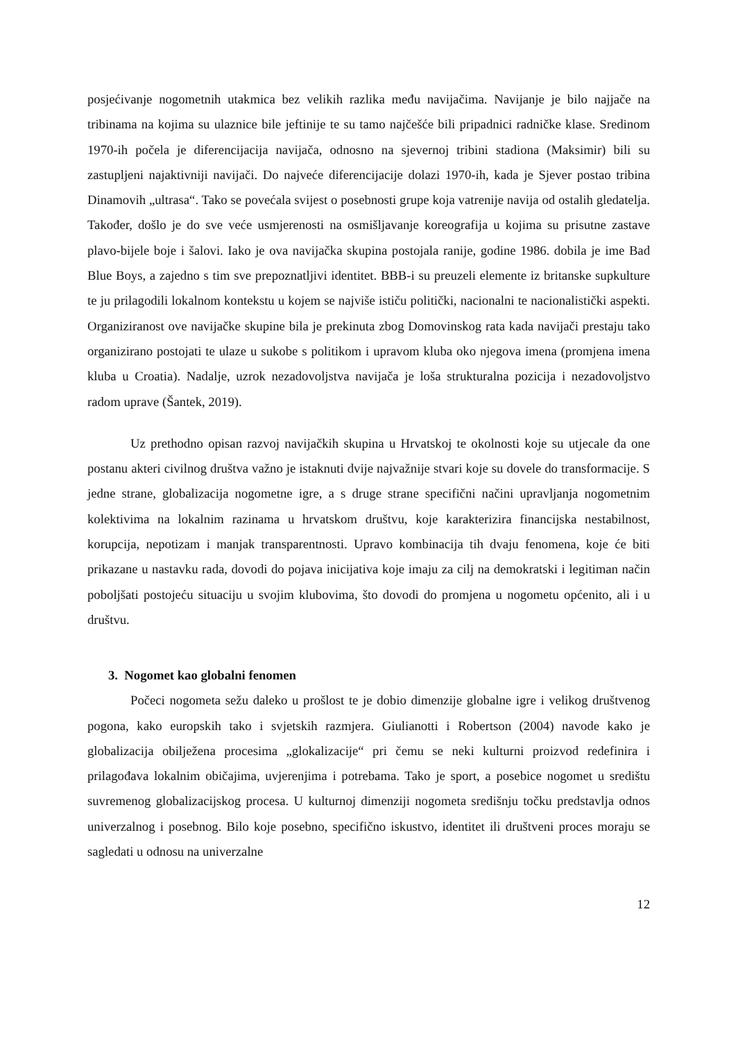posjećivanje nogometnih utakmica bez velikih razlika među navijačima. Navijanje je bilo najjače na tribinama na kojima su ulaznice bile jeftinije te su tamo najčešće bili pripadnici radničke klase. Sredinom 1970-ih počela je diferencijacija navijača, odnosno na sjevernoj tribini stadiona (Maksimir) bili su zastupljeni najaktivniji navijači. Do najveće diferencijacije dolazi 1970-ih, kada je Sjever postao tribina Dinamovih „ultrasa“. Tako se povećala svijest o posebnosti grupe koja vatrenije navija od ostalih gledatelja. Također, došlo je do sve veće usmjerenosti na osmišljavanje koreografija u kojima su prisutne zastave plavo-bijele boje i šalovi. Iako je ova navijačka skupina postojala ranije, godine 1986. dobila je ime Bad Blue Boys, a zajedno s tim sve prepoznatljivi identitet. BBB-i su preuzeli elemente iz britanske supkulture te ju prilagodili lokalnom kontekstu u kojem se najviše ističu politički, nacionalni te nacionalistički aspekti. Organiziranost ove navijačke skupine bila je prekinuta zbog Domovinskog rata kada navijači prestaju tako organizirano postojati te ulaze u sukobe s politikom i upravom kluba oko njegova imena (promjena imena kluba u Croatia). Nadalje, uzrok nezadovoljstva navijača je loša strukturalna pozicija i nezadovoljstvo radom uprave (Šantek, 2019).
Uz prethodno opisan razvoj navijačkih skupina u Hrvatskoj te okolnosti koje su utjecale da one postanu akteri civilnog društva važno je istaknuti dvije najvažnije stvari koje su dovele do transformacije. S jedne strane, globalizacija nogometne igre, a s druge strane specifični načini upravljanja nogometnim kolektivima na lokalnim razinama u hrvatskom društvu, koje karakterizira financijska nestabilnost, korupcija, nepotizam i manjak transparentnosti. Upravo kombinacija tih dvaju fenomena, koje će biti prikazane u nastavku rada, dovodi do pojava inicijativa koje imaju za cilj na demokratski i legitiman način poboljšati postojeću situaciju u svojim klubovima, što dovodi do promjena u nogometu općenito, ali i u društvu.
3. Nogomet kao globalni fenomen
Počeci nogometa sežu daleko u prošlost te je dobio dimenzije globalne igre i velikog društvenog pogona, kako europskih tako i svjetskih razmjera. Giulianotti i Robertson (2004) navode kako je globalizacija obilježena procesima „glokalizacije“ pri čemu se neki kulturni proizvod redefinira i prilagođava lokalnim običajima, uvjerenjima i potrebama. Tako je sport, a posebice nogomet u središtu suvremenog globalizacijskog procesa. U kulturnoj dimenziji nogometa središnju točku predstavlja odnos univerzalnog i posebnog. Bilo koje posebno, specifično iskustvo, identitet ili društveni proces moraju se sagledati u odnosu na univerzalne
12